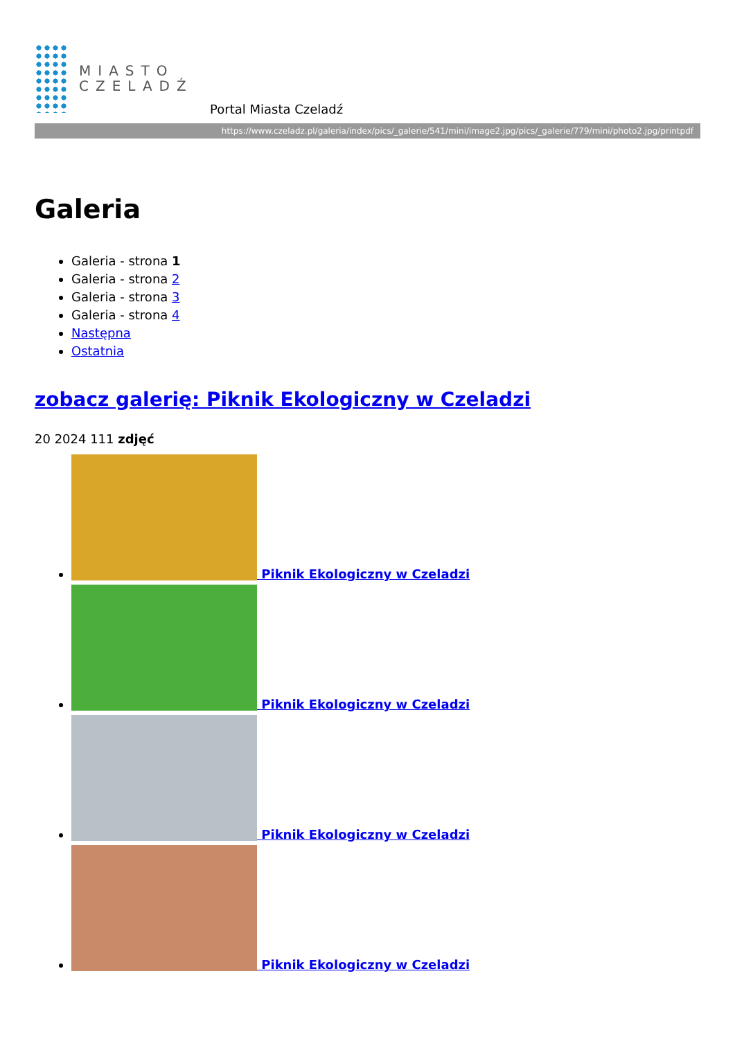MIASTO
CZELADŹ
Portal Miasta Czeladź
https://www.czeladz.pl/galeria/index/pics/_galerie/541/mini/image2.jpg/pics/_galerie/779/mini/photo2.jpg/printpdf
Galeria
Galeria - strona 1
Galeria - strona 2
Galeria - strona 3
Galeria - strona 4
Następna
Ostatnia
zobacz galerię: Piknik Ekologiczny w Czeladzi
20 2024 111 zdjęć
Piknik Ekologiczny w Czeladzi
Piknik Ekologiczny w Czeladzi
Piknik Ekologiczny w Czeladzi
Piknik Ekologiczny w Czeladzi